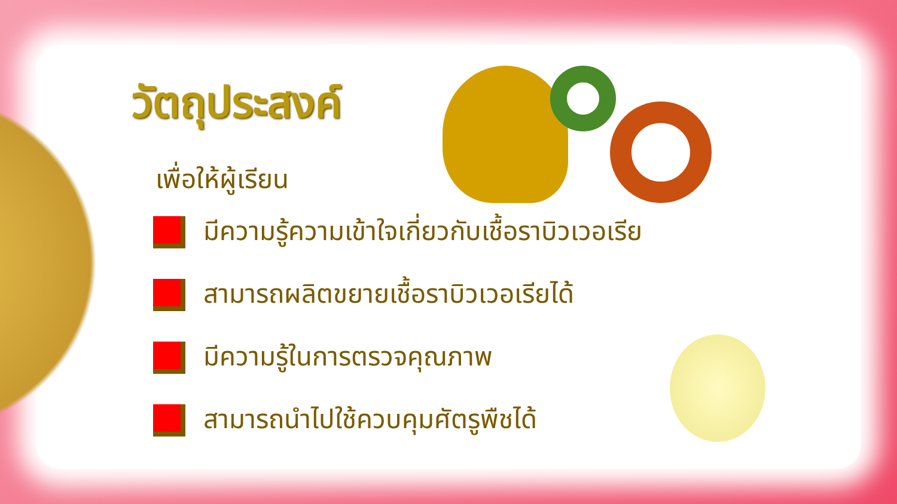วัตถุประสงค์
เพื่อให้ผู้เรียน
มีความรู้ความเข้าใจเกี่ยวกับเชื้อราบิวเวอเรีย
สามารถผลิตขยายเชื้อราบิวเวอเรียได้
มีความรู้ในการตรวจคุณภาพ
สามารถนำไปใช้ควบคุมศัตรูพืชได้